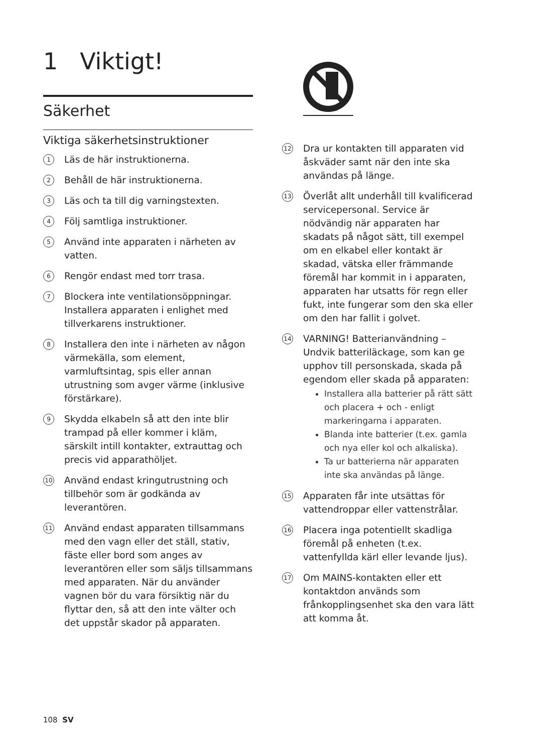1 Viktigt!
Säkerhet
Viktiga säkerhetsinstruktioner
1
Läs de här instruktionerna.
2
Behåll de här instruktionerna.
3
Läs och ta till dig varningstexten.
4
Följ samtliga instruktioner.
5
Använd inte apparaten i närheten av vatten.
6
Rengör endast med torr trasa.
7
Blockera inte ventilationsöppningar. Installera apparaten i enlighet med tillverkarens instruktioner.
8
Installera den inte i närheten av någon värmekälla, som element, varmluftsintag, spis eller annan utrustning som avger värme (inklusive förstärkare).
9
Skydda elkabeln så att den inte blir trampad på eller kommer i kläm, särskilt intill kontakter, extrauttag och precis vid apparathöljet.
10
Använd endast kringutrustning och tillbehör som är godkända av leverantören.
11
Använd endast apparaten tillsammans med den vagn eller det ställ, stativ, fäste eller bord som anges av leverantören eller som säljs tillsammans med apparaten. När du använder vagnen bör du vara försiktig när du flyttar den, så att den inte välter och det uppstår skador på apparaten.
12
Dra ur kontakten till apparaten vid åskväder samt när den inte ska användas på länge.
13
Överlåt allt underhåll till kvalificerad servicepersonal. Service är nödvändig när apparaten har skadats på något sätt, till exempel om en elkabel eller kontakt är skadad, vätska eller främmande föremål har kommit in i apparaten, apparaten har utsatts för regn eller fukt, inte fungerar som den ska eller om den har fallit i golvet.
14
VARNING! Batterianvändning – Undvik batteriläckage, som kan ge upphov till personskada, skada på egendom eller skada på apparaten:
Installera alla batterier på rätt sätt och placera + och - enligt markeringarna i apparaten.
Blanda inte batterier (t.ex. gamla och nya eller kol och alkaliska).
Ta ur batterierna när apparaten inte ska användas på länge.
15
Apparaten får inte utsättas för vattendroppar eller vattenstrålar.
16
Placera inga potentiellt skadliga föremål på enheten (t.ex. vattenfyllda kärl eller levande ljus).
17
Om MAINS-kontakten eller ett kontaktdon används som frånkopplingsenhet ska den vara lätt att komma åt.
108 SV